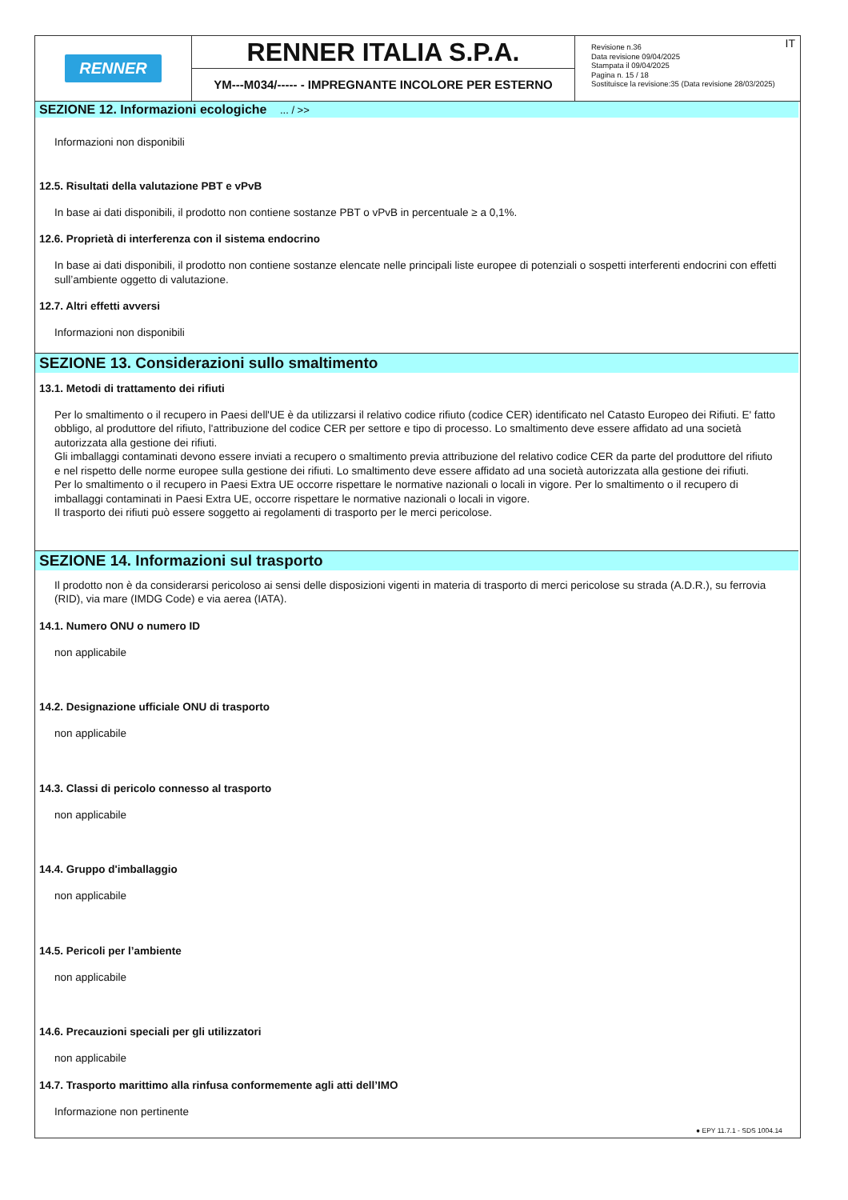RENNER
RENNER ITALIA S.P.A.
YM---M034/----- - IMPREGNANTE INCOLORE PER ESTERNO
IT Revisione n.36
Data revisione 09/04/2025
Stampata il 09/04/2025
Pagina n. 15 / 18
Sostituisce la revisione:35 (Data revisione 28/03/2025)
SEZIONE 12. Informazioni ecologiche ... / >>
Informazioni non disponibili
12.5. Risultati della valutazione PBT e vPvB
In base ai dati disponibili, il prodotto non contiene sostanze PBT o vPvB in percentuale ≥ a 0,1%.
12.6. Proprietà di interferenza con il sistema endocrino
In base ai dati disponibili, il prodotto non contiene sostanze elencate nelle principali liste europee di potenziali o sospetti interferenti endocrini con effetti sull’ambiente oggetto di valutazione.
12.7. Altri effetti avversi
Informazioni non disponibili
SEZIONE 13. Considerazioni sullo smaltimento
13.1. Metodi di trattamento dei rifiuti
Per lo smaltimento o il recupero in Paesi dell'UE è da utilizzarsi il relativo codice rifiuto (codice CER) identificato nel Catasto Europeo dei Rifiuti. E' fatto obbligo, al produttore del rifiuto, l'attribuzione del codice CER per settore e tipo di processo. Lo smaltimento deve essere affidato ad una società autorizzata alla gestione dei rifiuti.
Gli imballaggi contaminati devono essere inviati a recupero o smaltimento previa attribuzione del relativo codice CER da parte del produttore del rifiuto e nel rispetto delle norme europee sulla gestione dei rifiuti. Lo smaltimento deve essere affidato ad una società autorizzata alla gestione dei rifiuti.
Per lo smaltimento o il recupero in Paesi Extra UE occorre rispettare le normative nazionali o locali in vigore. Per lo smaltimento o il recupero di imballaggi contaminati in Paesi Extra UE, occorre rispettare le normative nazionali o locali in vigore.
Il trasporto dei rifiuti può essere soggetto ai regolamenti di trasporto per le merci pericolose.
SEZIONE 14. Informazioni sul trasporto
Il prodotto non è da considerarsi pericoloso ai sensi delle disposizioni vigenti in materia di trasporto di merci pericolose su strada (A.D.R.), su ferrovia (RID), via mare (IMDG Code) e via aerea (IATA).
14.1. Numero ONU o numero ID
non applicabile
14.2. Designazione ufficiale ONU di trasporto
non applicabile
14.3. Classi di pericolo connesso al trasporto
non applicabile
14.4. Gruppo d'imballaggio
non applicabile
14.5. Pericoli per l’ambiente
non applicabile
14.6. Precauzioni speciali per gli utilizzatori
non applicabile
14.7. Trasporto marittimo alla rinfusa conformemente agli atti dell’IMO
Informazione non pertinente
● EPY 11.7.1 - SDS 1004.14